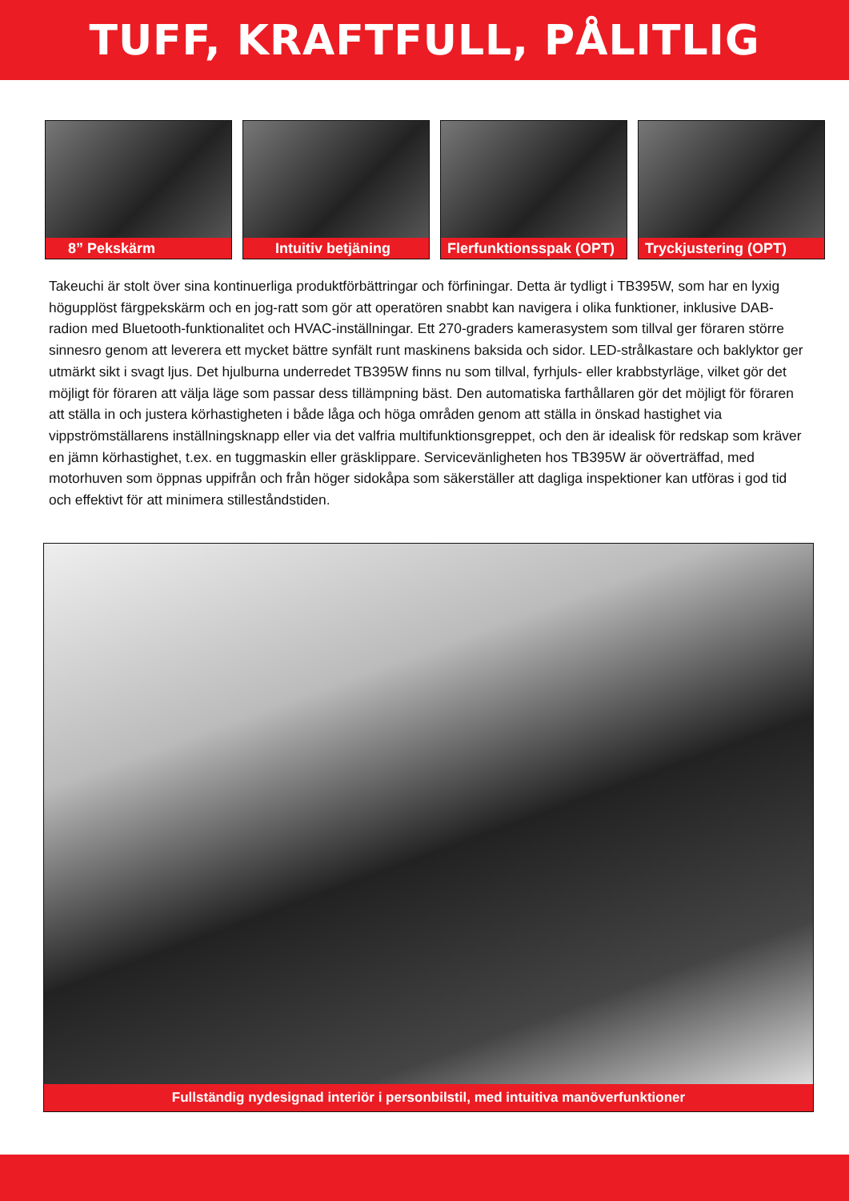TUFF, KRAFTFULL, PÅLITLIG
8” Pekskärm Intuitiv betjäning Flerfunktionsspak (OPT) Tryckjustering (OPT)
Takeuchi är stolt över sina kontinuerliga produktförbättringar och förfiningar. Detta är tydligt i TB395W, som har en lyxig högupplöst färgpekskärm och en jog-ratt som gör att operatören snabbt kan navigera i olika funktioner, inklusive DAB-radion med Bluetooth-funktionalitet och HVAC-inställningar. Ett 270-graders kamerasystem som tillval ger föraren större sinnesro genom att leverera ett mycket bättre synfält runt maskinens baksida och sidor. LED-strålkastare och baklyktor ger utmärkt sikt i svagt ljus. Det hjulburna underredet TB395W finns nu som tillval, fyrhjuls- eller krabbstyrläge, vilket gör det möjligt för föraren att välja läge som passar dess tillämpning bäst. Den automatiska farthållaren gör det möjligt för föraren att ställa in och justera körhastigheten i både låga och höga områden genom att ställa in önskad hastighet via vippströmställarens inställningsknapp eller via det valfria multifunktionsgreppet, och den är idealisk för redskap som kräver en jämn körhastighet, t.ex. en tuggmaskin eller gräsklippare. Servicevänligheten hos TB395W är oöverträffad, med motorhuven som öppnas uppifrån och från höger sidokåpa som säkerställer att dagliga inspektioner kan utföras i god tid och effektivt för att minimera stilleståndstiden.
Fullständig nydesignad interiör i personbilstil, med intuitiva manöverfunktioner